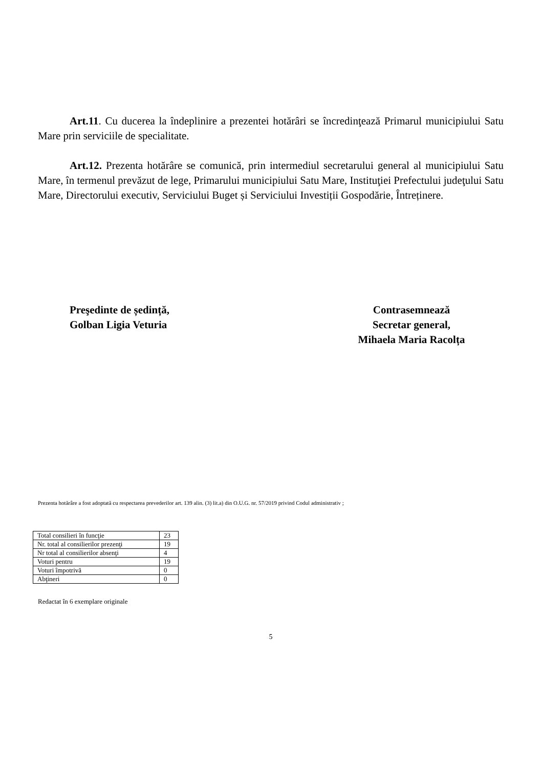Art.11. Cu ducerea la îndeplinire a prezentei hotărâri se încredinţează Primarul municipiului Satu Mare prin serviciile de specialitate.
Art.12. Prezenta hotărâre se comunică, prin intermediul secretarului general al municipiului Satu Mare, în termenul prevăzut de lege, Primarului municipiului Satu Mare, Instituţiei Prefectului judeţului Satu Mare, Directorului executiv, Serviciului Buget și Serviciului Investiții Gospodărie, Întreținere.
Preşedinte de ședință,
Golban Ligia Veturia
Contrasemnează
Secretar general,
Mihaela Maria Racolța
Prezenta hotărâre a fost adoptată cu respectarea prevederilor art. 139 alin. (3) lit.a) din O.U.G. nr. 57/2019 privind Codul administrativ ;
| Total consilieri în funcţie | 23 |
| Nr. total al consilierilor prezenţi | 19 |
| Nr total al consilierilor absenţi | 4 |
| Voturi pentru | 19 |
| Voturi împotrivă | 0 |
| Abţineri | 0 |
Redactat în 6 exemplare originale
5